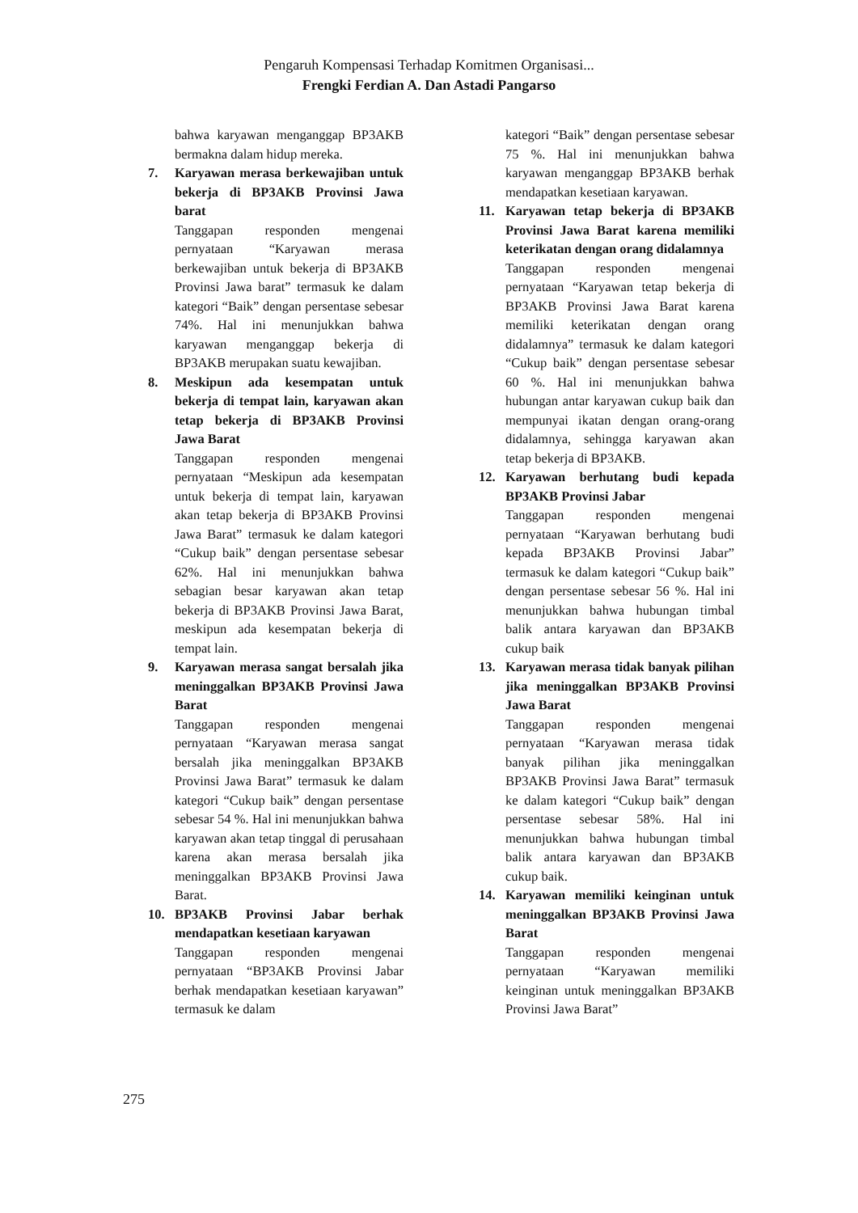Pengaruh Kompensasi Terhadap Komitmen Organisasi...
Frengki Ferdian A. Dan Astadi Pangarso
bahwa karyawan menganggap BP3AKB bermakna dalam hidup mereka.
7. Karyawan merasa berkewajiban untuk bekerja di BP3AKB Provinsi Jawa barat
Tanggapan responden mengenai pernyataan “Karyawan merasa berkewajiban untuk bekerja di BP3AKB Provinsi Jawa barat” termasuk ke dalam kategori “Baik” dengan persentase sebesar 74%. Hal ini menunjukkan bahwa karyawan menganggap bekerja di BP3AKB merupakan suatu kewajiban.
8. Meskipun ada kesempatan untuk bekerja di tempat lain, karyawan akan tetap bekerja di BP3AKB Provinsi Jawa Barat
Tanggapan responden mengenai pernyataan “Meskipun ada kesempatan untuk bekerja di tempat lain, karyawan akan tetap bekerja di BP3AKB Provinsi Jawa Barat” termasuk ke dalam kategori “Cukup baik” dengan persentase sebesar 62%. Hal ini menunjukkan bahwa sebagian besar karyawan akan tetap bekerja di BP3AKB Provinsi Jawa Barat, meskipun ada kesempatan bekerja di tempat lain.
9. Karyawan merasa sangat bersalah jika meninggalkan BP3AKB Provinsi Jawa Barat
Tanggapan responden mengenai pernyataan “Karyawan merasa sangat bersalah jika meninggalkan BP3AKB Provinsi Jawa Barat” termasuk ke dalam kategori “Cukup baik” dengan persentase sebesar 54 %. Hal ini menunjukkan bahwa karyawan akan tetap tinggal di perusahaan karena akan merasa bersalah jika meninggalkan BP3AKB Provinsi Jawa Barat.
10. BP3AKB Provinsi Jabar berhak mendapatkan kesetiaan karyawan
Tanggapan responden mengenai pernyataan “BP3AKB Provinsi Jabar berhak mendapatkan kesetiaan karyawan” termasuk ke dalam
kategori “Baik” dengan persentase sebesar 75 %. Hal ini menunjukkan bahwa karyawan menganggap BP3AKB berhak mendapatkan kesetiaan karyawan.
11. Karyawan tetap bekerja di BP3AKB Provinsi Jawa Barat karena memiliki keterikatan dengan orang didalamnya
Tanggapan responden mengenai pernyataan “Karyawan tetap bekerja di BP3AKB Provinsi Jawa Barat karena memiliki keterikatan dengan orang didalamnya” termasuk ke dalam kategori “Cukup baik” dengan persentase sebesar 60 %. Hal ini menunjukkan bahwa hubungan antar karyawan cukup baik dan mempunyai ikatan dengan orang-orang didalamnya, sehingga karyawan akan tetap bekerja di BP3AKB.
12. Karyawan berhutang budi kepada BP3AKB Provinsi Jabar
Tanggapan responden mengenai pernyataan “Karyawan berhutang budi kepada BP3AKB Provinsi Jabar” termasuk ke dalam kategori “Cukup baik” dengan persentase sebesar 56 %. Hal ini menunjukkan bahwa hubungan timbal balik antara karyawan dan BP3AKB cukup baik
13. Karyawan merasa tidak banyak pilihan jika meninggalkan BP3AKB Provinsi Jawa Barat
Tanggapan responden mengenai pernyataan “Karyawan merasa tidak banyak pilihan jika meninggalkan BP3AKB Provinsi Jawa Barat” termasuk ke dalam kategori “Cukup baik” dengan persentase sebesar 58%. Hal ini menunjukkan bahwa hubungan timbal balik antara karyawan dan BP3AKB cukup baik.
14. Karyawan memiliki keinginan untuk meninggalkan BP3AKB Provinsi Jawa Barat
Tanggapan responden mengenai pernyataan “Karyawan memiliki keinginan untuk meninggalkan BP3AKB Provinsi Jawa Barat”
275